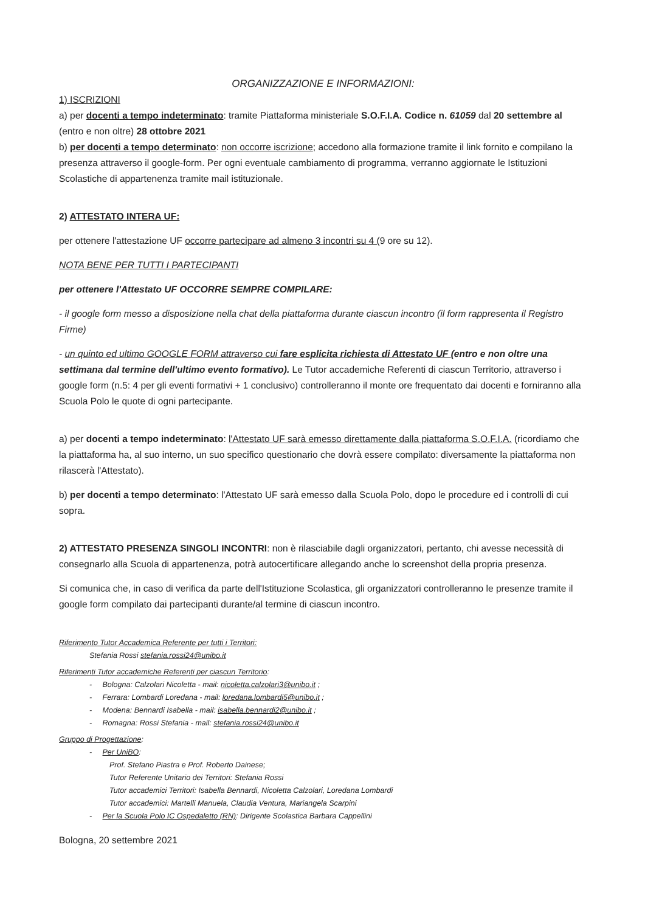ORGANIZZAZIONE E INFORMAZIONI:
1) ISCRIZIONI
a) per docenti a tempo indeterminato: tramite Piattaforma ministeriale S.O.F.I.A. Codice n. 61059 dal 20 settembre al (entro e non oltre) 28 ottobre 2021
b) per docenti a tempo determinato: non occorre iscrizione; accedono alla formazione tramite il link fornito e compilano la presenza attraverso il google-form. Per ogni eventuale cambiamento di programma, verranno aggiornate le Istituzioni Scolastiche di appartenenza tramite mail istituzionale.
2) ATTESTATO INTERA UF:
per ottenere l'attestazione UF occorre partecipare ad almeno 3 incontri su 4 (9 ore su 12).
NOTA BENE PER TUTTI I PARTECIPANTI
per ottenere l'Attestato UF OCCORRE SEMPRE COMPILARE:
- il google form messo a disposizione nella chat della piattaforma durante ciascun incontro (il form rappresenta il Registro Firme)
- un quinto ed ultimo GOOGLE FORM attraverso cui fare esplicita richiesta di Attestato UF (entro e non oltre una settimana dal termine dell'ultimo evento formativo). Le Tutor accademiche Referenti di ciascun Territorio, attraverso i google form (n.5: 4 per gli eventi formativi + 1 conclusivo) controlleranno il monte ore frequentato dai docenti e forniranno alla Scuola Polo le quote di ogni partecipante.
a) per docenti a tempo indeterminato: l'Attestato UF sarà emesso direttamente dalla piattaforma S.O.F.I.A. (ricordiamo che la piattaforma ha, al suo interno, un suo specifico questionario che dovrà essere compilato: diversamente la piattaforma non rilascerà l'Attestato).
b) per docenti a tempo determinato: l'Attestato UF sarà emesso dalla Scuola Polo, dopo le procedure ed i controlli di cui sopra.
2) ATTESTATO PRESENZA SINGOLI INCONTRI: non è rilasciabile dagli organizzatori, pertanto, chi avesse necessità di consegnarlo alla Scuola di appartenenza, potrà autocertificare allegando anche lo screenshot della propria presenza.
Si comunica che, in caso di verifica da parte dell'Istituzione Scolastica, gli organizzatori controlleranno le presenze tramite il google form compilato dai partecipanti durante/al termine di ciascun incontro.
Riferimento Tutor Accademica Referente per tutti i Territori:
Stefania Rossi stefania.rossi24@unibo.it
Riferimenti Tutor accademiche Referenti per ciascun Territorio:
- Bologna: Calzolari Nicoletta - mail: nicoletta.calzolari3@unibo.it ;
- Ferrara: Lombardi Loredana - mail: loredana.lombardi5@unibo.it ;
- Modena: Bennardi Isabella - mail: isabella.bennardi2@unibo.it ;
- Romagna: Rossi Stefania - mail: stefania.rossi24@unibo.it
Gruppo di Progettazione:
- Per UniBO:
Prof. Stefano Piastra e Prof. Roberto Dainese;
Tutor Referente Unitario dei Territori: Stefania Rossi
Tutor accademici Territori: Isabella Bennardi, Nicoletta Calzolari, Loredana Lombardi
Tutor accademici: Martelli Manuela, Claudia Ventura, Mariangela Scarpini
- Per la Scuola Polo IC Ospedaletto (RN): Dirigente Scolastica Barbara Cappellini
Bologna, 20 settembre 2021